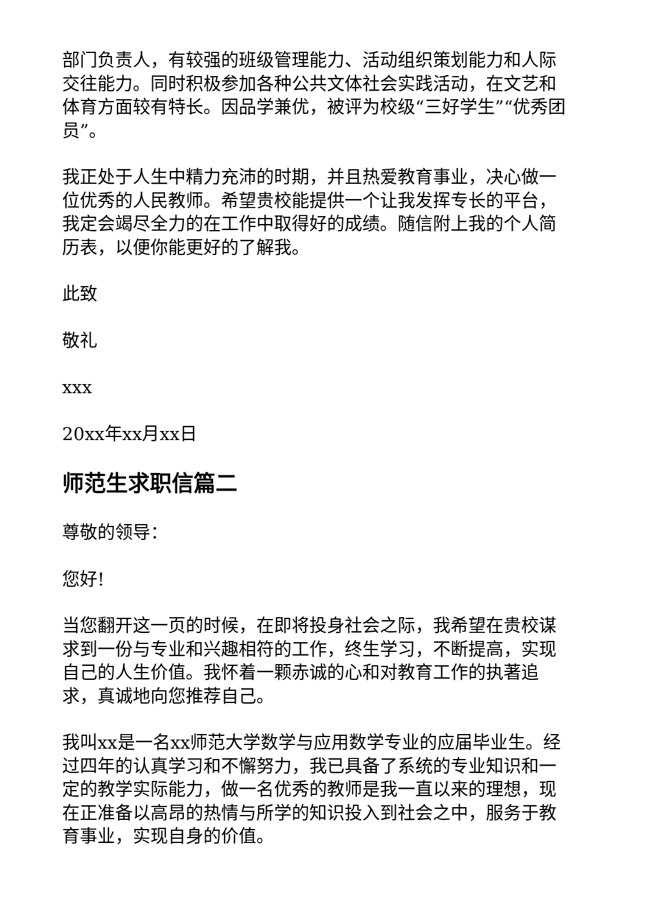部门负责人，有较强的班级管理能力、活动组织策划能力和人际交往能力。同时积极参加各种公共文体社会实践活动，在文艺和体育方面较有特长。因品学兼优，被评为校级“三好学生”“优秀团员”。
我正处于人生中精力充沛的时期，并且热爱教育事业，决心做一位优秀的人民教师。希望贵校能提供一个让我发挥专长的平台，我定会竭尽全力的在工作中取得好的成绩。随信附上我的个人简历表，以便你能更好的了解我。
此致
敬礼
xxx
20xx年xx月xx日
师范生求职信篇二
尊敬的领导：
您好!
当您翻开这一页的时候，在即将投身社会之际，我希望在贵校谋求到一份与专业和兴趣相符的工作，终生学习，不断提高，实现自己的人生价值。我怀着一颗赤诚的心和对教育工作的执著追求，真诚地向您推荐自己。
我叫xx是一名xx师范大学数学与应用数学专业的应届毕业生。经过四年的认真学习和不懈努力，我已具备了系统的专业知识和一定的教学实际能力，做一名优秀的教师是我一直以来的理想，现在正准备以高昂的热情与所学的知识投入到社会之中，服务于教育事业，实现自身的价值。